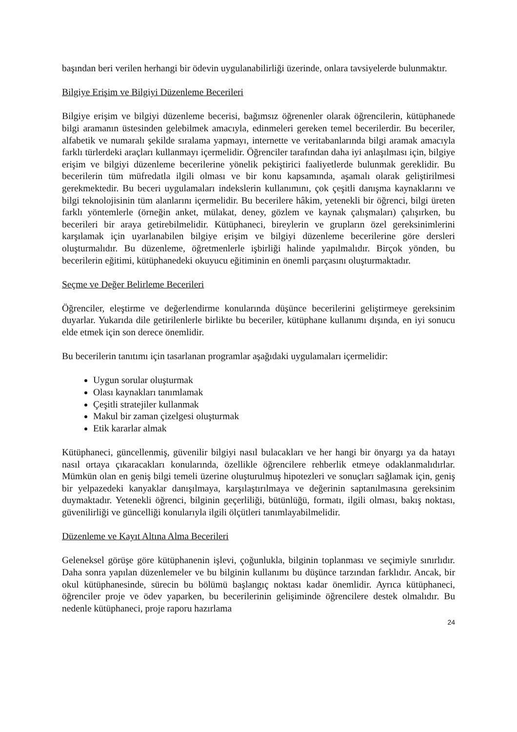başından beri verilen herhangi bir ödevin uygulanabilirliği üzerinde, onlara tavsiyelerde bulunmaktır.
Bilgiye Erişim ve Bilgiyi Düzenleme Becerileri
Bilgiye erişim ve bilgiyi düzenleme becerisi, bağımsız öğrenenler olarak öğrencilerin, kütüphanede bilgi aramanın üstesinden gelebilmek amacıyla, edinmeleri gereken temel becerilerdir. Bu beceriler, alfabetik ve numaralı şekilde sıralama yapmayı, internette ve veritabanlarında bilgi aramak amacıyla farklı türlerdeki araçları kullanmayı içermelidir. Öğrenciler tarafından daha iyi anlaşılması için, bilgiye erişim ve bilgiyi düzenleme becerilerine yönelik pekiştirici faaliyetlerde bulunmak gereklidir. Bu becerilerin tüm müfredatla ilgili olması ve bir konu kapsamında, aşamalı olarak geliştirilmesi gerekmektedir. Bu beceri uygulamaları indekslerin kullanımını, çok çeşitli danışma kaynaklarını ve bilgi teknolojisinin tüm alanlarını içermelidir. Bu becerilere hâkim, yetenekli bir öğrenci, bilgi üreten farklı yöntemlerle (örneğin anket, mülakat, deney, gözlem ve kaynak çalışmaları) çalışırken, bu becerileri bir araya getirebilmelidir. Kütüphaneci, bireylerin ve grupların özel gereksinimlerini karşılamak için uyarlanabilen bilgiye erişim ve bilgiyi düzenleme becerilerine göre dersleri oluşturmalıdır. Bu düzenleme, öğretmenlerle işbirliği halinde yapılmalıdır. Birçok yönden, bu becerilerin eğitimi, kütüphanedeki okuyucu eğitiminin en önemli parçasını oluşturmaktadır.
Seçme ve Değer Belirleme Becerileri
Öğrenciler, eleştirme ve değerlendirme konularında düşünce becerilerini geliştirmeye gereksinim duyarlar. Yukarıda dile getirilenlerle birlikte bu beceriler, kütüphane kullanımı dışında, en iyi sonucu elde etmek için son derece önemlidir.
Bu becerilerin tanıtımı için tasarlanan programlar aşağıdaki uygulamaları içermelidir:
Uygun sorular oluşturmak
Olası kaynakları tanımlamak
Çeşitli stratejiler kullanmak
Makul bir zaman çizelgesi oluşturmak
Etik kararlar almak
Kütüphaneci, güncellenmiş, güvenilir bilgiyi nasıl bulacakları ve her hangi bir önyargı ya da hatayı nasıl ortaya çıkaracakları konularında, özellikle öğrencilere rehberlik etmeye odaklanmalıdırlar. Mümkün olan en geniş bilgi temeli üzerine oluşturulmuş hipotezleri ve sonuçları sağlamak için, geniş bir yelpazedeki kanyaklar danışılmaya, karşılaştırılmaya ve değerinin saptanılmasına gereksinim duymaktadır. Yetenekli öğrenci, bilginin geçerliliği, bütünlüğü, formatı, ilgili olması, bakış noktası, güvenilirliği ve güncelliği konularıyla ilgili ölçütleri tanımlayabilmelidir.
Düzenleme ve Kayıt Altına Alma Becerileri
Geleneksel görüşe göre kütüphanenin işlevi, çoğunlukla, bilginin toplanması ve seçimiyle sınırlıdır. Daha sonra yapılan düzenlemeler ve bu bilginin kullanımı bu düşünce tarzından farklıdır. Ancak, bir okul kütüphanesinde, sürecin bu bölümü başlangıç noktası kadar önemlidir. Ayrıca kütüphaneci, öğrenciler proje ve ödev yaparken, bu becerilerinin gelişiminde öğrencilere destek olmalıdır. Bu nedenle kütüphaneci, proje raporu hazırlama
24